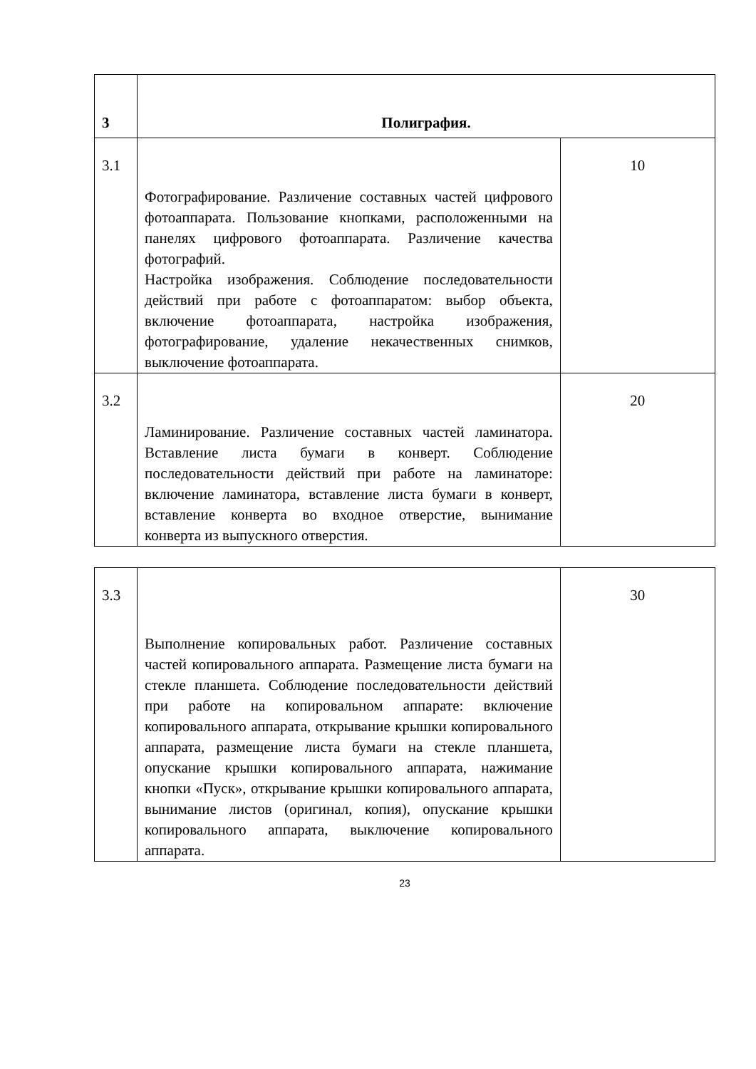| 3 | Полиграфия. | |
| 3.1 | Фотографирование. Различение составных частей цифрового фотоаппарата. Пользование кнопками, расположенными на панелях цифрового фотоаппарата. Различение качества фотографий. Настройка изображения. Соблюдение последовательности действий при работе с фотоаппаратом: выбор объекта, включение фотоаппарата, настройка изображения, фотографирование, удаление некачественных снимков, выключение фотоаппарата. | 10 |
| 3.2 | Ламинирование. Различение составных частей ламинатора. Вставление листа бумаги в конверт. Соблюдение последовательности действий при работе на ламинаторе: включение ламинатора, вставление листа бумаги в конверт, вставление конверта во входное отверстие, вынимание конверта из выпускного отверстия. | 20 |
| 3.3 | Выполнение копировальных работ. Различение составных частей копировального аппарата. Размещение листа бумаги на стекле планшета. Соблюдение последовательности действий при работе на копировальном аппарате: включение копировального аппарата, открывание крышки копировального аппарата, размещение листа бумаги на стекле планшета, опускание крышки копировального аппарата, нажимание кнопки «Пуск», открывание крышки копировального аппарата, вынимание листов (оригинал, копия), опускание крышки копировального аппарата, выключение копировального аппарата. | 30 |
23